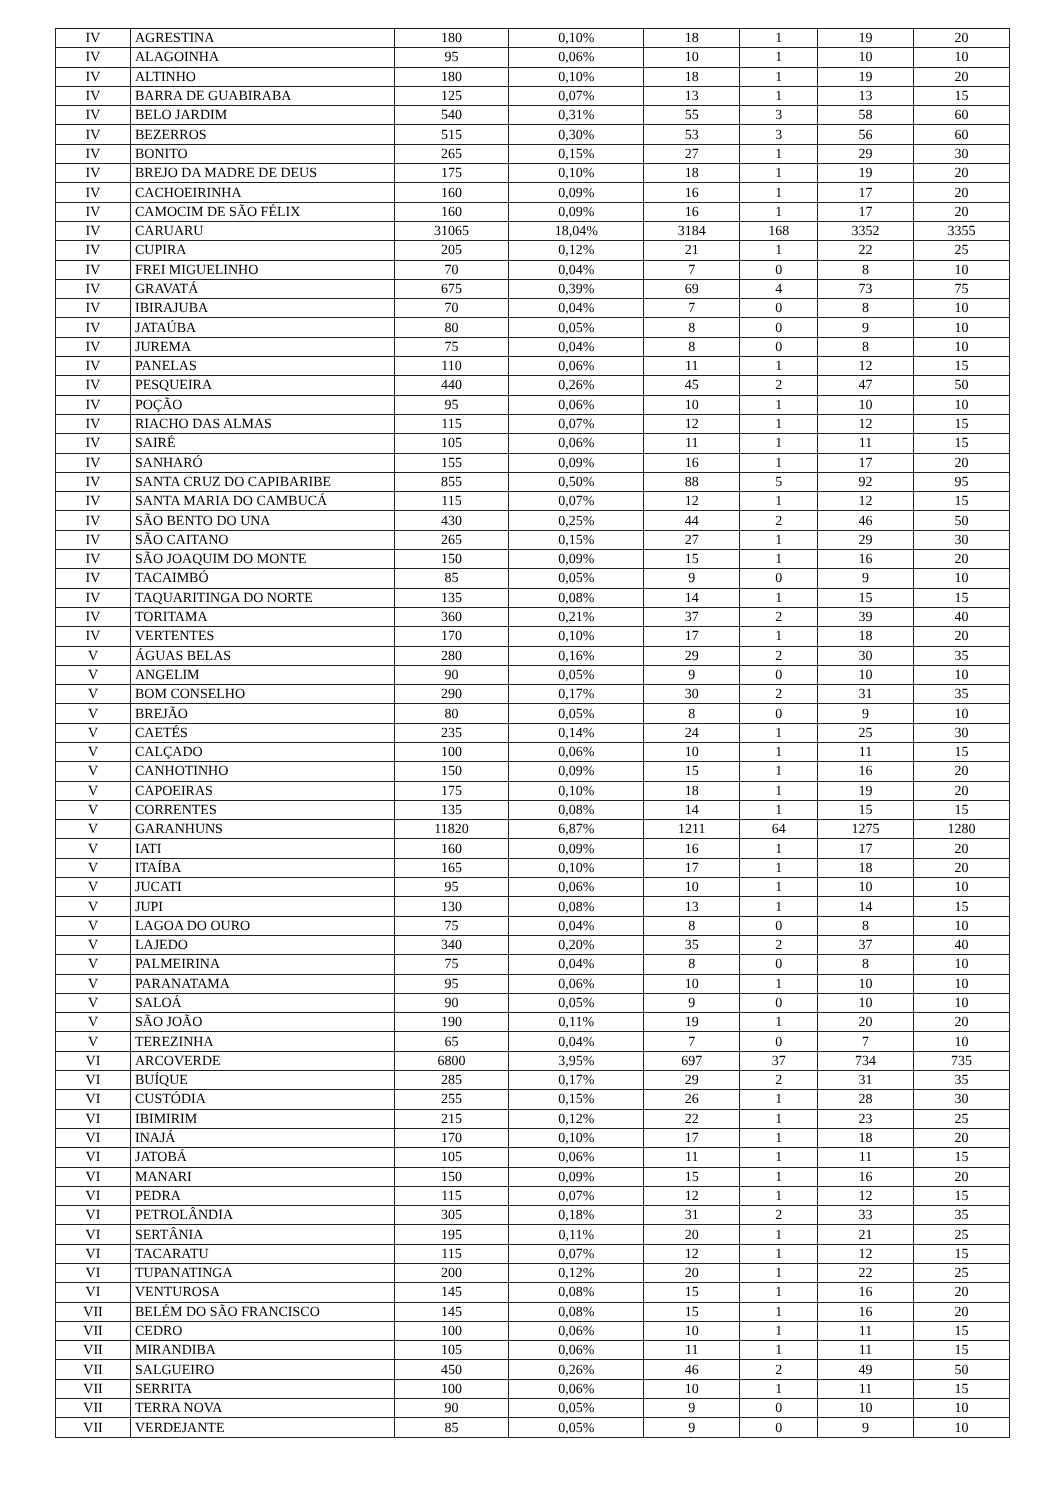| IV | AGRESTINA | 180 | 0,10% | 18 | 1 | 19 | 20 |
| IV | ALAGOINHA | 95 | 0,06% | 10 | 1 | 10 | 10 |
| IV | ALTINHO | 180 | 0,10% | 18 | 1 | 19 | 20 |
| IV | BARRA DE GUABIRABA | 125 | 0,07% | 13 | 1 | 13 | 15 |
| IV | BELO JARDIM | 540 | 0,31% | 55 | 3 | 58 | 60 |
| IV | BEZERROS | 515 | 0,30% | 53 | 3 | 56 | 60 |
| IV | BONITO | 265 | 0,15% | 27 | 1 | 29 | 30 |
| IV | BREJO DA MADRE DE DEUS | 175 | 0,10% | 18 | 1 | 19 | 20 |
| IV | CACHOEIRINHA | 160 | 0,09% | 16 | 1 | 17 | 20 |
| IV | CAMOCIM DE SÃO FÉLIX | 160 | 0,09% | 16 | 1 | 17 | 20 |
| IV | CARUARU | 31065 | 18,04% | 3184 | 168 | 3352 | 3355 |
| IV | CUPIRA | 205 | 0,12% | 21 | 1 | 22 | 25 |
| IV | FREI MIGUELINHO | 70 | 0,04% | 7 | 0 | 8 | 10 |
| IV | GRAVATÁ | 675 | 0,39% | 69 | 4 | 73 | 75 |
| IV | IBIRAJUBA | 70 | 0,04% | 7 | 0 | 8 | 10 |
| IV | JATAÚBA | 80 | 0,05% | 8 | 0 | 9 | 10 |
| IV | JUREMA | 75 | 0,04% | 8 | 0 | 8 | 10 |
| IV | PANELAS | 110 | 0,06% | 11 | 1 | 12 | 15 |
| IV | PESQUEIRA | 440 | 0,26% | 45 | 2 | 47 | 50 |
| IV | POÇÃO | 95 | 0,06% | 10 | 1 | 10 | 10 |
| IV | RIACHO DAS ALMAS | 115 | 0,07% | 12 | 1 | 12 | 15 |
| IV | SAIRÉ | 105 | 0,06% | 11 | 1 | 11 | 15 |
| IV | SANHARÓ | 155 | 0,09% | 16 | 1 | 17 | 20 |
| IV | SANTA CRUZ DO CAPIBARIBE | 855 | 0,50% | 88 | 5 | 92 | 95 |
| IV | SANTA MARIA DO CAMBUCÁ | 115 | 0,07% | 12 | 1 | 12 | 15 |
| IV | SÃO BENTO DO UNA | 430 | 0,25% | 44 | 2 | 46 | 50 |
| IV | SÃO CAITANO | 265 | 0,15% | 27 | 1 | 29 | 30 |
| IV | SÃO JOAQUIM DO MONTE | 150 | 0,09% | 15 | 1 | 16 | 20 |
| IV | TACAIMBÓ | 85 | 0,05% | 9 | 0 | 9 | 10 |
| IV | TAQUARITINGA DO NORTE | 135 | 0,08% | 14 | 1 | 15 | 15 |
| IV | TORITAMA | 360 | 0,21% | 37 | 2 | 39 | 40 |
| IV | VERTENTES | 170 | 0,10% | 17 | 1 | 18 | 20 |
| V | ÁGUAS BELAS | 280 | 0,16% | 29 | 2 | 30 | 35 |
| V | ANGELIM | 90 | 0,05% | 9 | 0 | 10 | 10 |
| V | BOM CONSELHO | 290 | 0,17% | 30 | 2 | 31 | 35 |
| V | BREJÃO | 80 | 0,05% | 8 | 0 | 9 | 10 |
| V | CAETÉS | 235 | 0,14% | 24 | 1 | 25 | 30 |
| V | CALÇADO | 100 | 0,06% | 10 | 1 | 11 | 15 |
| V | CANHOTINHO | 150 | 0,09% | 15 | 1 | 16 | 20 |
| V | CAPOEIRAS | 175 | 0,10% | 18 | 1 | 19 | 20 |
| V | CORRENTES | 135 | 0,08% | 14 | 1 | 15 | 15 |
| V | GARANHUNS | 11820 | 6,87% | 1211 | 64 | 1275 | 1280 |
| V | IATI | 160 | 0,09% | 16 | 1 | 17 | 20 |
| V | ITAÍBA | 165 | 0,10% | 17 | 1 | 18 | 20 |
| V | JUCATI | 95 | 0,06% | 10 | 1 | 10 | 10 |
| V | JUPI | 130 | 0,08% | 13 | 1 | 14 | 15 |
| V | LAGOA DO OURO | 75 | 0,04% | 8 | 0 | 8 | 10 |
| V | LAJEDO | 340 | 0,20% | 35 | 2 | 37 | 40 |
| V | PALMEIRINA | 75 | 0,04% | 8 | 0 | 8 | 10 |
| V | PARANATAMA | 95 | 0,06% | 10 | 1 | 10 | 10 |
| V | SALOÁ | 90 | 0,05% | 9 | 0 | 10 | 10 |
| V | SÃO JOÃO | 190 | 0,11% | 19 | 1 | 20 | 20 |
| V | TEREZINHA | 65 | 0,04% | 7 | 0 | 7 | 10 |
| VI | ARCOVERDE | 6800 | 3,95% | 697 | 37 | 734 | 735 |
| VI | BUÍQUE | 285 | 0,17% | 29 | 2 | 31 | 35 |
| VI | CUSTÓDIA | 255 | 0,15% | 26 | 1 | 28 | 30 |
| VI | IBIMIRIM | 215 | 0,12% | 22 | 1 | 23 | 25 |
| VI | INAJÁ | 170 | 0,10% | 17 | 1 | 18 | 20 |
| VI | JATOBÁ | 105 | 0,06% | 11 | 1 | 11 | 15 |
| VI | MANARI | 150 | 0,09% | 15 | 1 | 16 | 20 |
| VI | PEDRA | 115 | 0,07% | 12 | 1 | 12 | 15 |
| VI | PETROLÂNDIA | 305 | 0,18% | 31 | 2 | 33 | 35 |
| VI | SERTÂNIA | 195 | 0,11% | 20 | 1 | 21 | 25 |
| VI | TACARATU | 115 | 0,07% | 12 | 1 | 12 | 15 |
| VI | TUPANATINGA | 200 | 0,12% | 20 | 1 | 22 | 25 |
| VI | VENTUROSA | 145 | 0,08% | 15 | 1 | 16 | 20 |
| VII | BELÉM DO SÃO FRANCISCO | 145 | 0,08% | 15 | 1 | 16 | 20 |
| VII | CEDRO | 100 | 0,06% | 10 | 1 | 11 | 15 |
| VII | MIRANDIBA | 105 | 0,06% | 11 | 1 | 11 | 15 |
| VII | SALGUEIRO | 450 | 0,26% | 46 | 2 | 49 | 50 |
| VII | SERRITA | 100 | 0,06% | 10 | 1 | 11 | 15 |
| VII | TERRA NOVA | 90 | 0,05% | 9 | 0 | 10 | 10 |
| VII | VERDEJANTE | 85 | 0,05% | 9 | 0 | 9 | 10 |